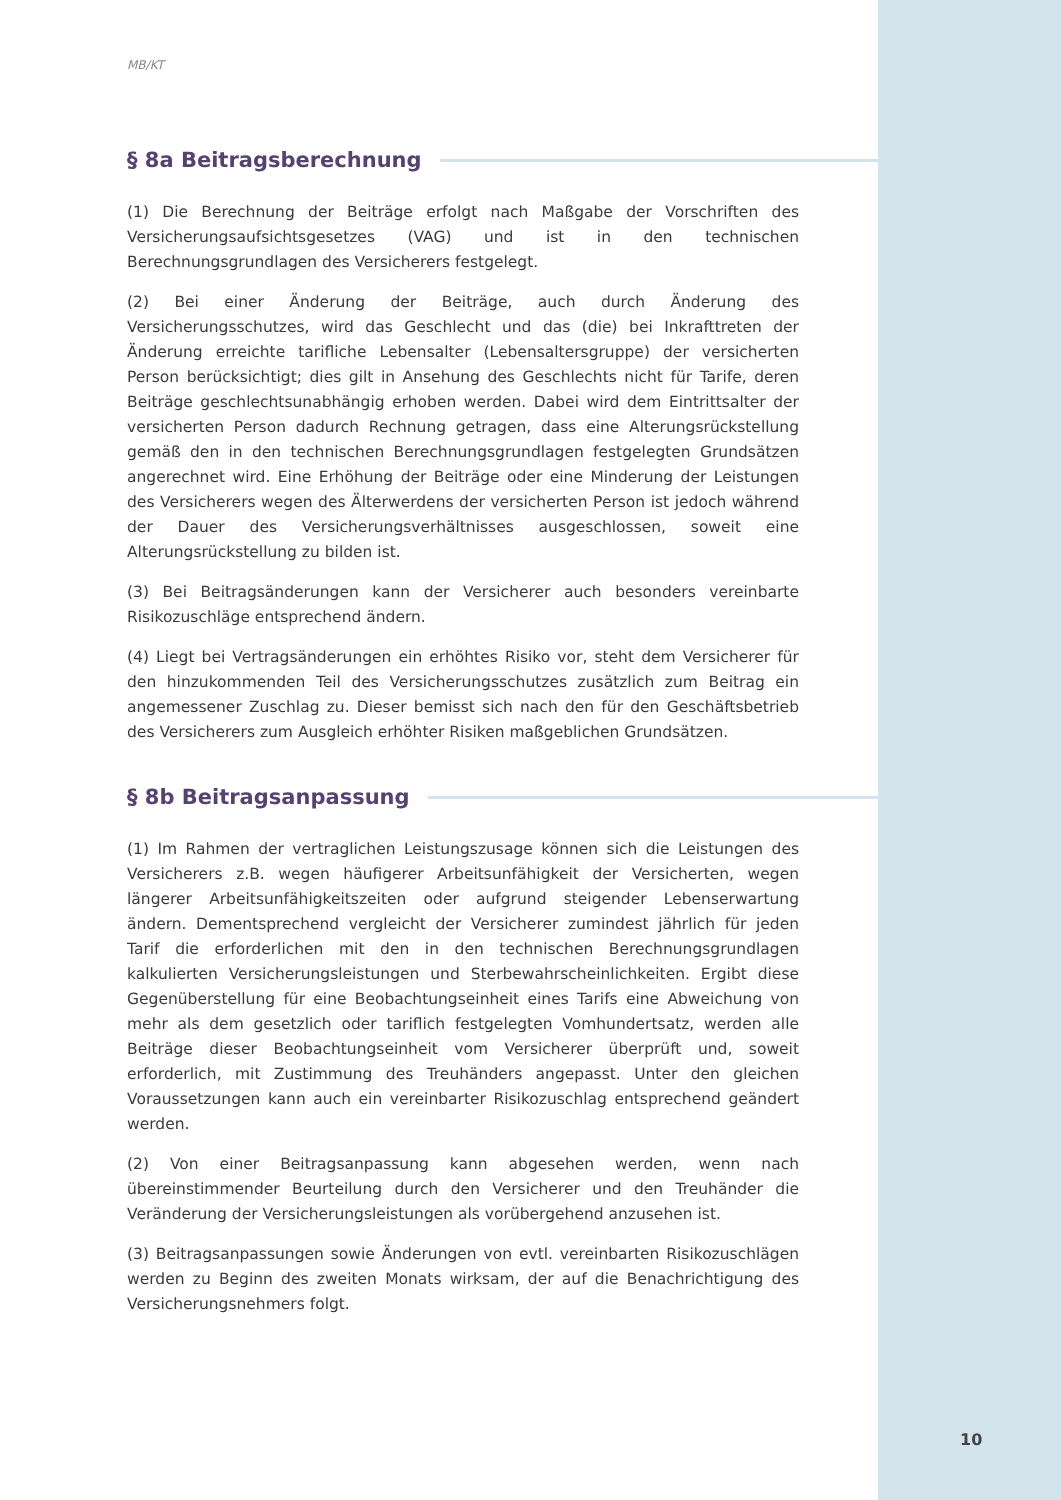MB/KT
§ 8a Beitragsberechnung
(1) Die Berechnung der Beiträge erfolgt nach Maßgabe der Vorschriften des Versicherungsaufsichtsgesetzes (VAG) und ist in den technischen Berechnungsgrundlagen des Versicherers festgelegt.
(2) Bei einer Änderung der Beiträge, auch durch Änderung des Versicherungsschutzes, wird das Geschlecht und das (die) bei Inkrafttreten der Änderung erreichte tarifliche Lebensalter (Lebensaltersgruppe) der versicherten Person berücksichtigt; dies gilt in Ansehung des Geschlechts nicht für Tarife, deren Beiträge geschlechtsunabhängig erhoben werden. Dabei wird dem Eintrittsalter der versicherten Person dadurch Rechnung getragen, dass eine Alterungsrückstellung gemäß den in den technischen Berechnungsgrundlagen festgelegten Grundsätzen angerechnet wird. Eine Erhöhung der Beiträge oder eine Minderung der Leistungen des Versicherers wegen des Älterwerdens der versicherten Person ist jedoch während der Dauer des Versicherungsverhältnisses ausgeschlossen, soweit eine Alterungsrückstellung zu bilden ist.
(3) Bei Beitragsänderungen kann der Versicherer auch besonders vereinbarte Risikozuschläge entsprechend ändern.
(4) Liegt bei Vertragsänderungen ein erhöhtes Risiko vor, steht dem Versicherer für den hinzukommenden Teil des Versicherungsschutzes zusätzlich zum Beitrag ein angemessener Zuschlag zu. Dieser bemisst sich nach den für den Geschäftsbetrieb des Versicherers zum Ausgleich erhöhter Risiken maßgeblichen Grundsätzen.
§ 8b Beitragsanpassung
(1) Im Rahmen der vertraglichen Leistungszusage können sich die Leistungen des Versicherers z.B. wegen häufigerer Arbeitsunfähigkeit der Versicherten, wegen längerer Arbeitsunfähigkeitszeiten oder aufgrund steigender Lebenserwartung ändern. Dementsprechend vergleicht der Versicherer zumindest jährlich für jeden Tarif die erforderlichen mit den in den technischen Berechnungsgrundlagen kalkulierten Versicherungsleistungen und Sterbewahrscheinlichkeiten. Ergibt diese Gegenüberstellung für eine Beobachtungseinheit eines Tarifs eine Abweichung von mehr als dem gesetzlich oder tariflich festgelegten Vomhundertsatz, werden alle Beiträge dieser Beobachtungseinheit vom Versicherer überprüft und, soweit erforderlich, mit Zustimmung des Treuhänders angepasst. Unter den gleichen Voraussetzungen kann auch ein vereinbarter Risikozuschlag entsprechend geändert werden.
(2) Von einer Beitragsanpassung kann abgesehen werden, wenn nach übereinstimmender Beurteilung durch den Versicherer und den Treuhänder die Veränderung der Versicherungsleistungen als vorübergehend anzusehen ist.
(3) Beitragsanpassungen sowie Änderungen von evtl. vereinbarten Risikozuschlägen werden zu Beginn des zweiten Monats wirksam, der auf die Benachrichtigung des Versicherungsnehmers folgt.
10